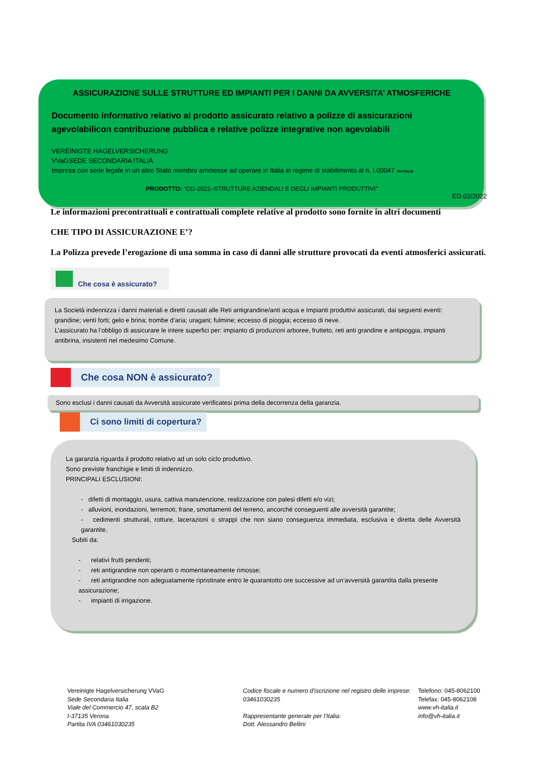ASSICURAZIONE SULLE STRUTTURE ED IMPIANTI PER I DANNI DA AVVERSITA’ ATMOSFERICHE
Documento informativo relativo al prodotto assicurato relativo a polizze di assicurazioni agevolabilicon contribuzione pubblica e relative polizze integrative non agevolabili
VEREINIGTE HAGELVERSICHERUNG
VVaGSEDE SECONDARIA ITALIA
Impresa con sede legale in un altro Stato membro ammesse ad operare in Italia in regime di stabilimento al n. I.00047 VH ITALIA
PRODOTTO: “CG-2022–STRUTTURE AZIENDALI E DEGLI IMPIANTI PRODUTTIVI”
ED.03/2022
Le informazioni precontrattuali e contrattuali complete relative al prodotto sono fornite in altri documenti
CHE TIPO DI ASSICURAZIONE E’?
La Polizza prevede l’erogazione di una somma in caso di danni alle strutture provocati da eventi atmosferici assicurati.
Che cosa è assicurato?
La Società indennizza i danni materiali e diretti causati alle Reti antigrandine/anti acqua e Impianti produttivi assicurati, dai seguenti eventi: grandine; venti forti; gelo e brina; trombe d’aria; uragani; fulmine; eccesso di pioggia; eccesso di neve.
L’assicurato ha l’obbligo di assicurare le intere superfici per: impianto di produzioni arboree, frutteto, reti anti grandine e antipioggia, impianti antibrina, insistenti nel medesimo Comune.
Che cosa NON è assicurato?
Sono esclusi i danni causati da Avversità assicurate verificatesi prima della decorrenza della garanzia.
Ci sono limiti di copertura?
La garanzia riguarda il prodotto relativo ad un solo ciclo produttivo.
Sono previste franchigie e limiti di indennizzo.
PRINCIPALI ESCLUSIONI:
- difetti di montaggio, usura, cattiva manutenzione, realizzazione con palesi difetti e/o vizi;
- alluvioni, inondazioni, terremoti, frane, smottamenti del terreno, ancorché conseguenti alle avversità garantite;
- cedimenti strutturali, rotture, lacerazioni o strappi che non siano conseguenza immediata, esclusiva e diretta delle Avversità garantite.
Subiti da:
- relativi frutti pendenti;
- reti antigrandine non operanti o momentaneamente rimosse;
- reti antigrandine non adeguatamente ripristinate entro le quarantotto ore successive ad un’avversità garantita dalla presente assicurazione;
- impianti di irrigazione.
Vereinigte Hagelversicherung VVaG
Sede Secondaria Italia
Viale del Commercio 47, scala B2
I-37135 Verona
Partita IVA 03461030235
Codice fiscale e numero d'iscrizione nel registro delle imprese: 03461030235
Rappresentante generale per l’Italia:
Dott. Alessandro Bellini
Telefono: 045-8062100
Telefax: 045-8062108
www.vh-italia.it
info@vh-italia.it